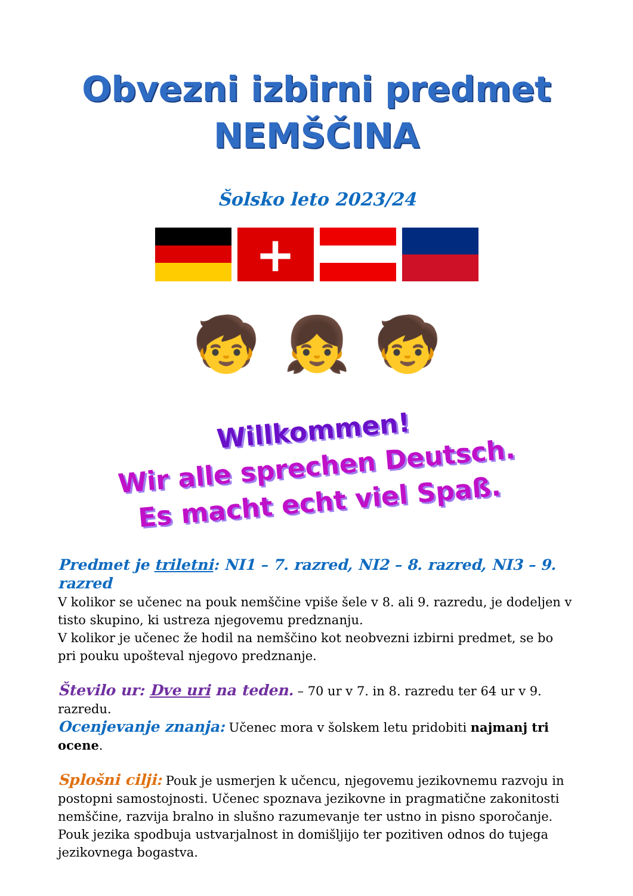Obvezni izbirni predmet
NEMŠČINA
Šolsko leto 2023/24
+
🧒 👧 🧒
Willkommen!
Wir alle sprechen Deutsch.
Es macht echt viel Spaß.
Predmet je triletni: NI1 – 7. razred, NI2 – 8. razred, NI3 – 9. razred
V kolikor se učenec na pouk nemščine vpiše šele v 8. ali 9. razredu, je dodeljen v tisto skupino, ki ustreza njegovemu predznanju.
V kolikor je učenec že hodil na nemščino kot neobvezni izbirni predmet, se bo pri pouku upošteval njegovo predznanje.
Število ur: Dve uri na teden. – 70 ur v 7. in 8. razredu ter 64 ur v 9. razredu.
Ocenjevanje znanja: Učenec mora v šolskem letu pridobiti najmanj tri ocene.
Splošni cilji: Pouk je usmerjen k učencu, njegovemu jezikovnemu razvoju in postopni samostojnosti. Učenec spoznava jezikovne in pragmatične zakonitosti nemščine, razvija bralno in slušno razumevanje ter ustno in pisno sporočanje. Pouk jezika spodbuja ustvarjalnost in domišljijo ter pozitiven odnos do tujega jezikovnega bogastva.